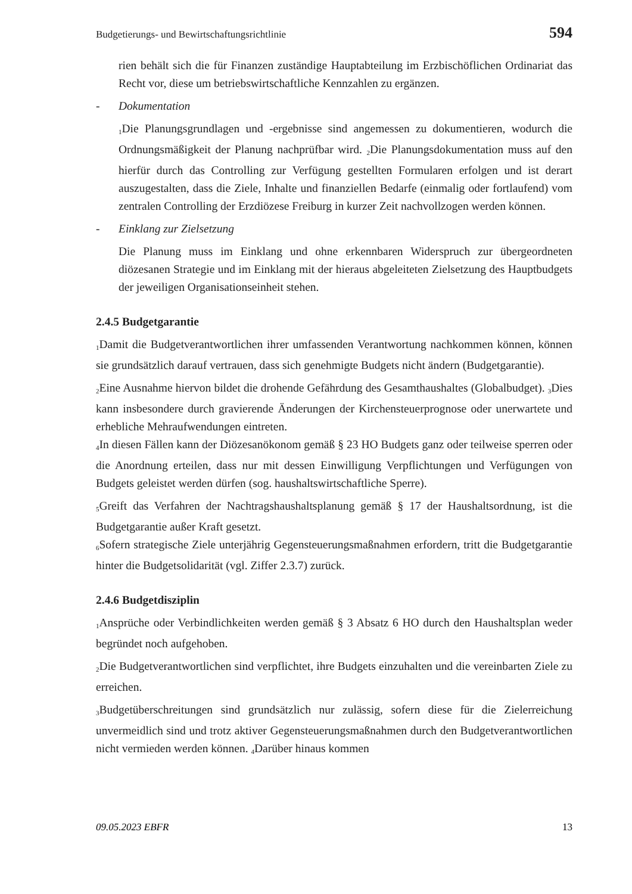Budgetierungs- und Bewirtschaftungsrichtlinie 594
rien behält sich die für Finanzen zuständige Hauptabteilung im Erzbischöflichen Ordinariat das Recht vor, diese um betriebswirtschaftliche Kennzahlen zu ergänzen.
- Dokumentation
<sub>1</sub>Die Planungsgrundlagen und -ergebnisse sind angemessen zu dokumentieren, wodurch die Ordnungsmäßigkeit der Planung nachprüfbar wird. <sub>2</sub>Die Planungsdokumentation muss auf den hierfür durch das Controlling zur Verfügung gestellten Formularen erfolgen und ist derart auszugestalten, dass die Ziele, Inhalte und finanziellen Bedarfe (einmalig oder fortlaufend) vom zentralen Controlling der Erzdiözese Freiburg in kurzer Zeit nachvollzogen werden können.
- Einklang zur Zielsetzung
Die Planung muss im Einklang und ohne erkennbaren Widerspruch zur übergeordneten diözesanen Strategie und im Einklang mit der hieraus abgeleiteten Zielsetzung des Hauptbudgets der jeweiligen Organisationseinheit stehen.
2.4.5 Budgetgarantie
<sub>1</sub>Damit die Budgetverantwortlichen ihrer umfassenden Verantwortung nachkommen können, können sie grundsätzlich darauf vertrauen, dass sich genehmigte Budgets nicht ändern (Budgetgarantie).
<sub>2</sub>Eine Ausnahme hiervon bildet die drohende Gefährdung des Gesamthaushaltes (Globalbudget). <sub>3</sub>Dies kann insbesondere durch gravierende Änderungen der Kirchensteuerprognose oder unerwartete und erhebliche Mehraufwendungen eintreten.
<sub>4</sub>In diesen Fällen kann der Diözesanökonom gemäß § 23 HO Budgets ganz oder teilweise sperren oder die Anordnung erteilen, dass nur mit dessen Einwilligung Verpflichtungen und Verfügungen von Budgets geleistet werden dürfen (sog. haushaltswirtschaftliche Sperre).
<sub>5</sub>Greift das Verfahren der Nachtragshaushaltsplanung gemäß § 17 der Haushaltsordnung, ist die Budgetgarantie außer Kraft gesetzt.
<sub>6</sub>Sofern strategische Ziele unterjährig Gegensteuerungsmaßnahmen erfordern, tritt die Budgetgarantie hinter die Budgetsolidarität (vgl. Ziffer 2.3.7) zurück.
2.4.6 Budgetdisziplin
<sub>1</sub>Ansprüche oder Verbindlichkeiten werden gemäß § 3 Absatz 6 HO durch den Haushaltsplan weder begründet noch aufgehoben.
<sub>2</sub>Die Budgetverantwortlichen sind verpflichtet, ihre Budgets einzuhalten und die vereinbarten Ziele zu erreichen.
<sub>3</sub>Budgetüberschreitungen sind grundsätzlich nur zulässig, sofern diese für die Zielerreichung unvermeidlich sind und trotz aktiver Gegensteuerungsmaßnahmen durch den Budgetverantwortlichen nicht vermieden werden können. <sub>4</sub>Darüber hinaus kommen
09.05.2023 EBFR 13